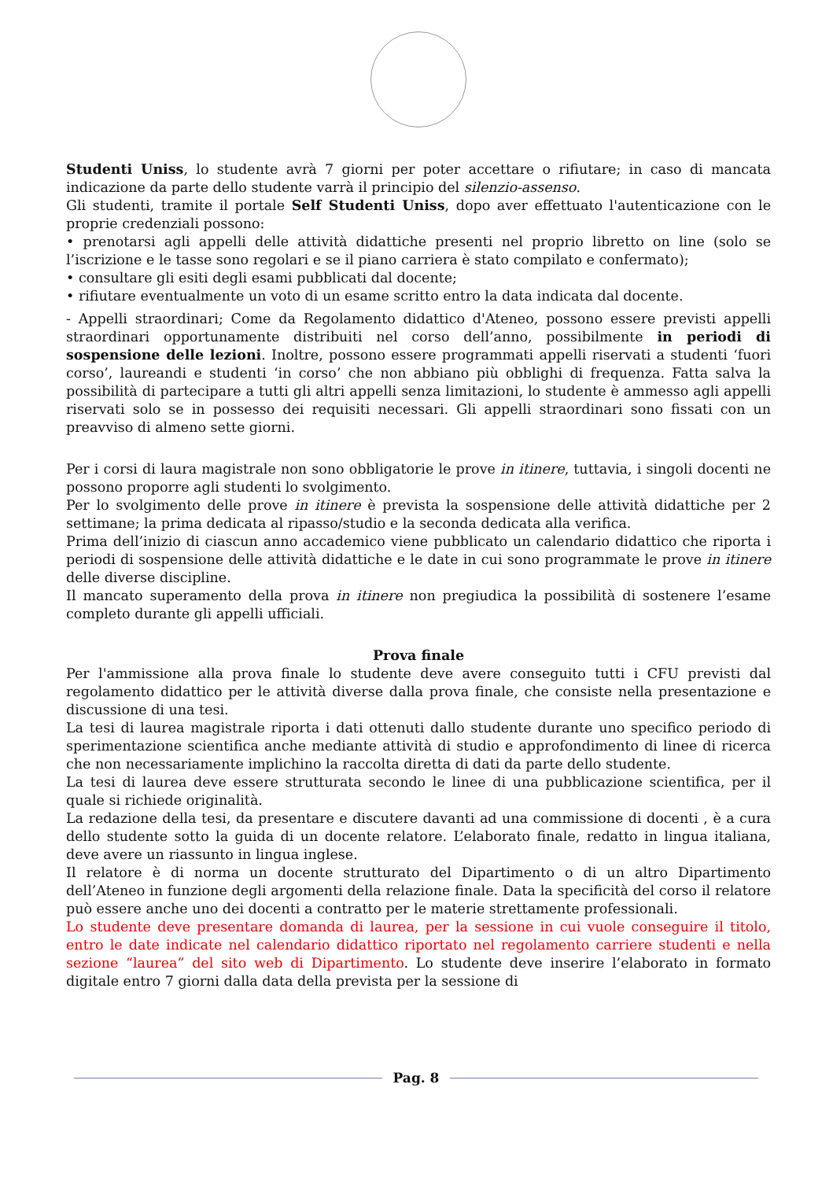Studenti Uniss, lo studente avrà 7 giorni per poter accettare o rifiutare; in caso di mancata indicazione da parte dello studente varrà il principio del silenzio-assenso.
Gli studenti, tramite il portale Self Studenti Uniss, dopo aver effettuato l'autenticazione con le proprie credenziali possono:
• prenotarsi agli appelli delle attività didattiche presenti nel proprio libretto on line (solo se l’iscrizione e le tasse sono regolari e se il piano carriera è stato compilato e confermato);
• consultare gli esiti degli esami pubblicati dal docente;
• rifiutare eventualmente un voto di un esame scritto entro la data indicata dal docente.
- Appelli straordinari; Come da Regolamento didattico d'Ateneo, possono essere previsti appelli straordinari opportunamente distribuiti nel corso dell’anno, possibilmente in periodi di sospensione delle lezioni. Inoltre, possono essere programmati appelli riservati a studenti ‘fuori corso’, laureandi e studenti ‘in corso’ che non abbiano più obblighi di frequenza. Fatta salva la possibilità di partecipare a tutti gli altri appelli senza limitazioni, lo studente è ammesso agli appelli riservati solo se in possesso dei requisiti necessari. Gli appelli straordinari sono fissati con un preavviso di almeno sette giorni.
Per i corsi di laura magistrale non sono obbligatorie le prove in itinere, tuttavia, i singoli docenti ne possono proporre agli studenti lo svolgimento.
Per lo svolgimento delle prove in itinere è prevista la sospensione delle attività didattiche per 2 settimane; la prima dedicata al ripasso/studio e la seconda dedicata alla verifica.
Prima dell’inizio di ciascun anno accademico viene pubblicato un calendario didattico che riporta i periodi di sospensione delle attività didattiche e le date in cui sono programmate le prove in itinere delle diverse discipline.
Il mancato superamento della prova in itinere non pregiudica la possibilità di sostenere l’esame completo durante gli appelli ufficiali.
Prova finale
Per l'ammissione alla prova finale lo studente deve avere conseguito tutti i CFU previsti dal regolamento didattico per le attività diverse dalla prova finale, che consiste nella presentazione e discussione di una tesi.
La tesi di laurea magistrale riporta i dati ottenuti dallo studente durante uno specifico periodo di sperimentazione scientifica anche mediante attività di studio e approfondimento di linee di ricerca che non necessariamente implichino la raccolta diretta di dati da parte dello studente.
La tesi di laurea deve essere strutturata secondo le linee di una pubblicazione scientifica, per il quale si richiede originalità.
La redazione della tesi, da presentare e discutere davanti ad una commissione di docenti , è a cura dello studente sotto la guida di un docente relatore. L’elaborato finale, redatto in lingua italiana, deve avere un riassunto in lingua inglese.
Il relatore è di norma un docente strutturato del Dipartimento o di un altro Dipartimento dell’Ateneo in funzione degli argomenti della relazione finale. Data la specificità del corso il relatore può essere anche uno dei docenti a contratto per le materie strettamente professionali.
Lo studente deve presentare domanda di laurea, per la sessione in cui vuole conseguire il titolo, entro le date indicate nel calendario didattico riportato nel regolamento carriere studenti e nella sezione “laurea” del sito web di Dipartimento. Lo studente deve inserire l’elaborato in formato digitale entro 7 giorni dalla data della prevista per la sessione di
Pag. 8